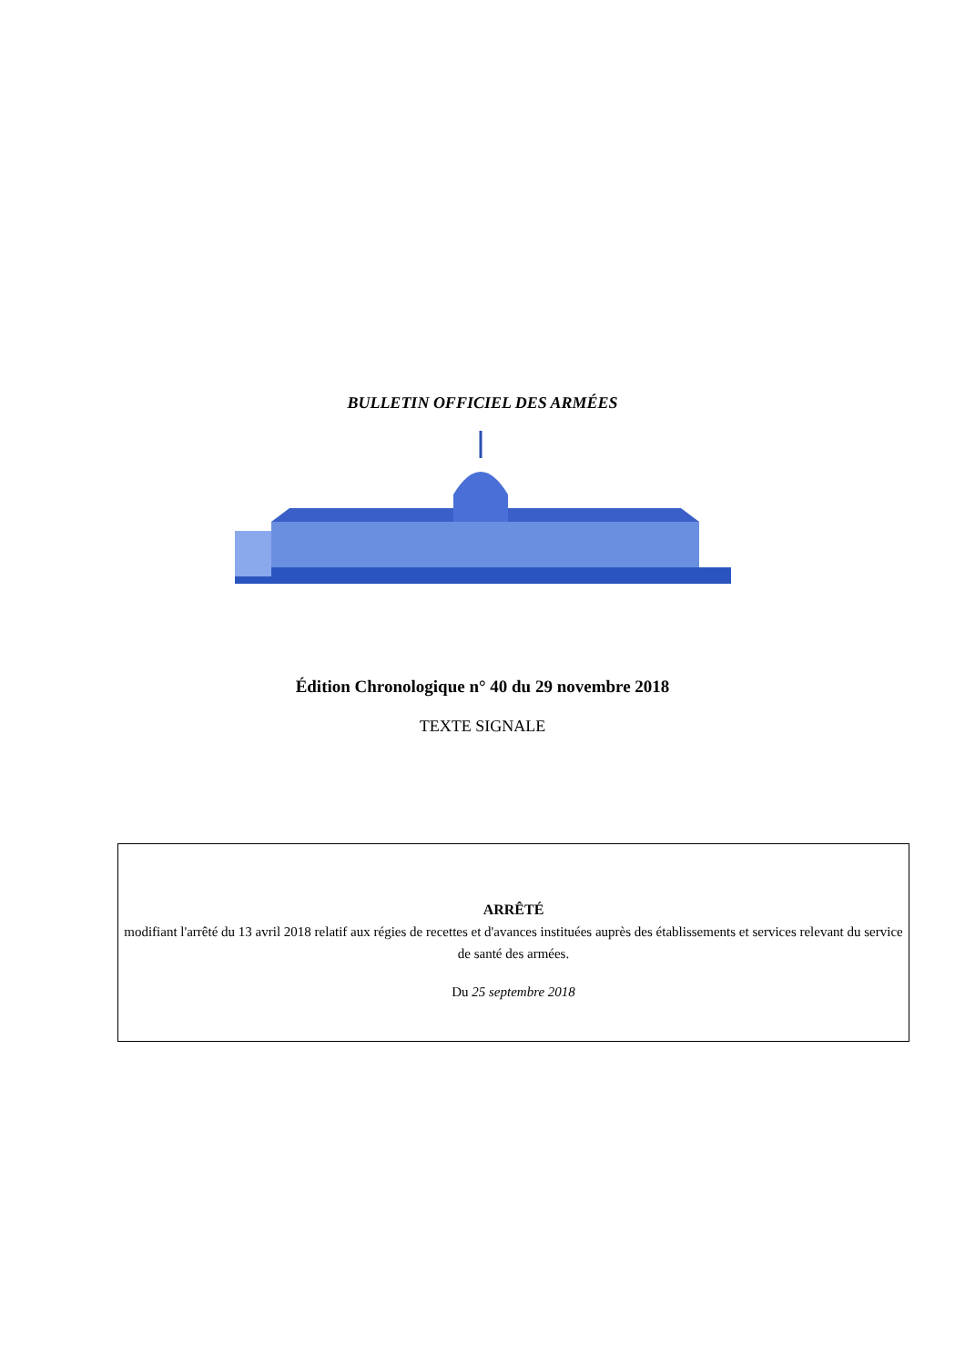BULLETIN OFFICIEL DES ARMÉES
Édition Chronologique n° 40 du 29 novembre 2018
TEXTE SIGNALE
ARRÊTÉ
modifiant l'arrêté du 13 avril 2018 relatif aux régies de recettes et d'avances instituées auprès des établissements et services relevant du service de santé des armées.
Du 25 septembre 2018